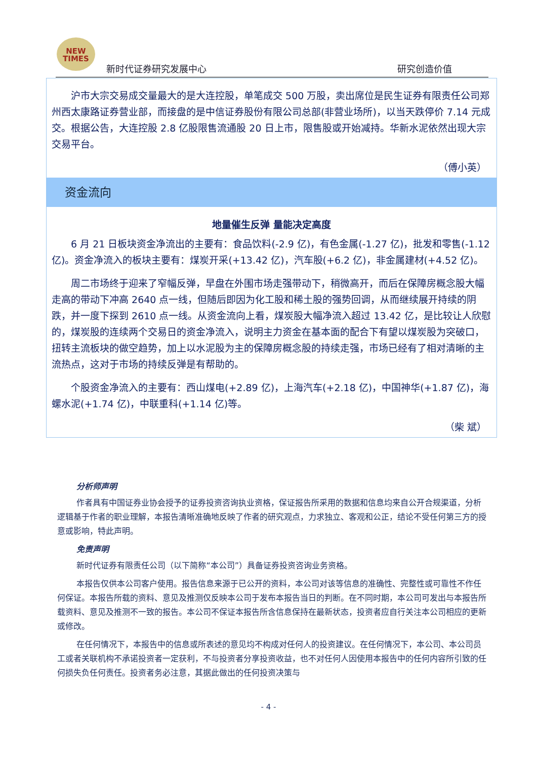NEW
TIMES
新时代证券研究发展中心 研究创造价值
沪市大宗交易成交量最大的是大连控股，单笔成交 500 万股，卖出席位是民生证券有限责任公司郑州西太康路证券营业部，而接盘的是中信证券股份有限公司总部(非营业场所)，以当天跌停价 7.14 元成交。根据公告，大连控股 2.8 亿股限售流通股 20 日上市，限售股或开始减持。华新水泥依然出现大宗交易平台。
（傅小英）
资金流向
地量催生反弹 量能决定高度
6 月 21 日板块资金净流出的主要有：食品饮料(-2.9 亿)，有色金属(-1.27 亿)，批发和零售(-1.12 亿)。资金净流入的板块主要有：煤炭开采(+13.42 亿)，汽车股(+6.2 亿)，非金属建材(+4.52 亿)。
周二市场终于迎来了窄幅反弹，早盘在外围市场走强带动下，稍微高开，而后在保障房概念股大幅走高的带动下冲高 2640 点一线，但随后即因为化工股和稀土股的强势回调，从而继续展开持续的阴跌，并一度下探到 2610 点一线。从资金流向上看，煤炭股大幅净流入超过 13.42 亿，是比较让人欣慰的，煤炭股的连续两个交易日的资金净流入，说明主力资金在基本面的配合下有望以煤炭股为突破口，扭转主流板块的做空趋势，加上以水泥股为主的保障房概念股的持续走强，市场已经有了相对清晰的主流热点，这对于市场的持续反弹是有帮助的。
个股资金净流入的主要有：西山煤电(+2.89 亿)，上海汽车(+2.18 亿)，中国神华(+1.87 亿)，海螺水泥(+1.74 亿)，中联重科(+1.14 亿)等。
（柴 斌）
分析师声明
作者具有中国证券业协会授予的证券投资咨询执业资格，保证报告所采用的数据和信息均来自公开合规渠道，分析逻辑基于作者的职业理解，本报告清晰准确地反映了作者的研究观点，力求独立、客观和公正，结论不受任何第三方的授意或影响，特此声明。
免责声明
新时代证券有限责任公司（以下简称“本公司”）具备证券投资咨询业务资格。
本报告仅供本公司客户使用。报告信息来源于已公开的资料，本公司对该等信息的准确性、完整性或可靠性不作任何保证。本报告所载的资料、意见及推测仅反映本公司于发布本报告当日的判断。在不同时期，本公司可发出与本报告所载资料、意见及推测不一致的报告。本公司不保证本报告所含信息保持在最新状态，投资者应自行关注本公司相应的更新或修改。
在任何情况下，本报告中的信息或所表述的意见均不构成对任何人的投资建议。在任何情况下，本公司、本公司员工或者关联机构不承诺投资者一定获利，不与投资者分享投资收益，也不对任何人因使用本报告中的任何内容所引致的任何损失负任何责任。投资者务必注意，其据此做出的任何投资决策与
- 4 -